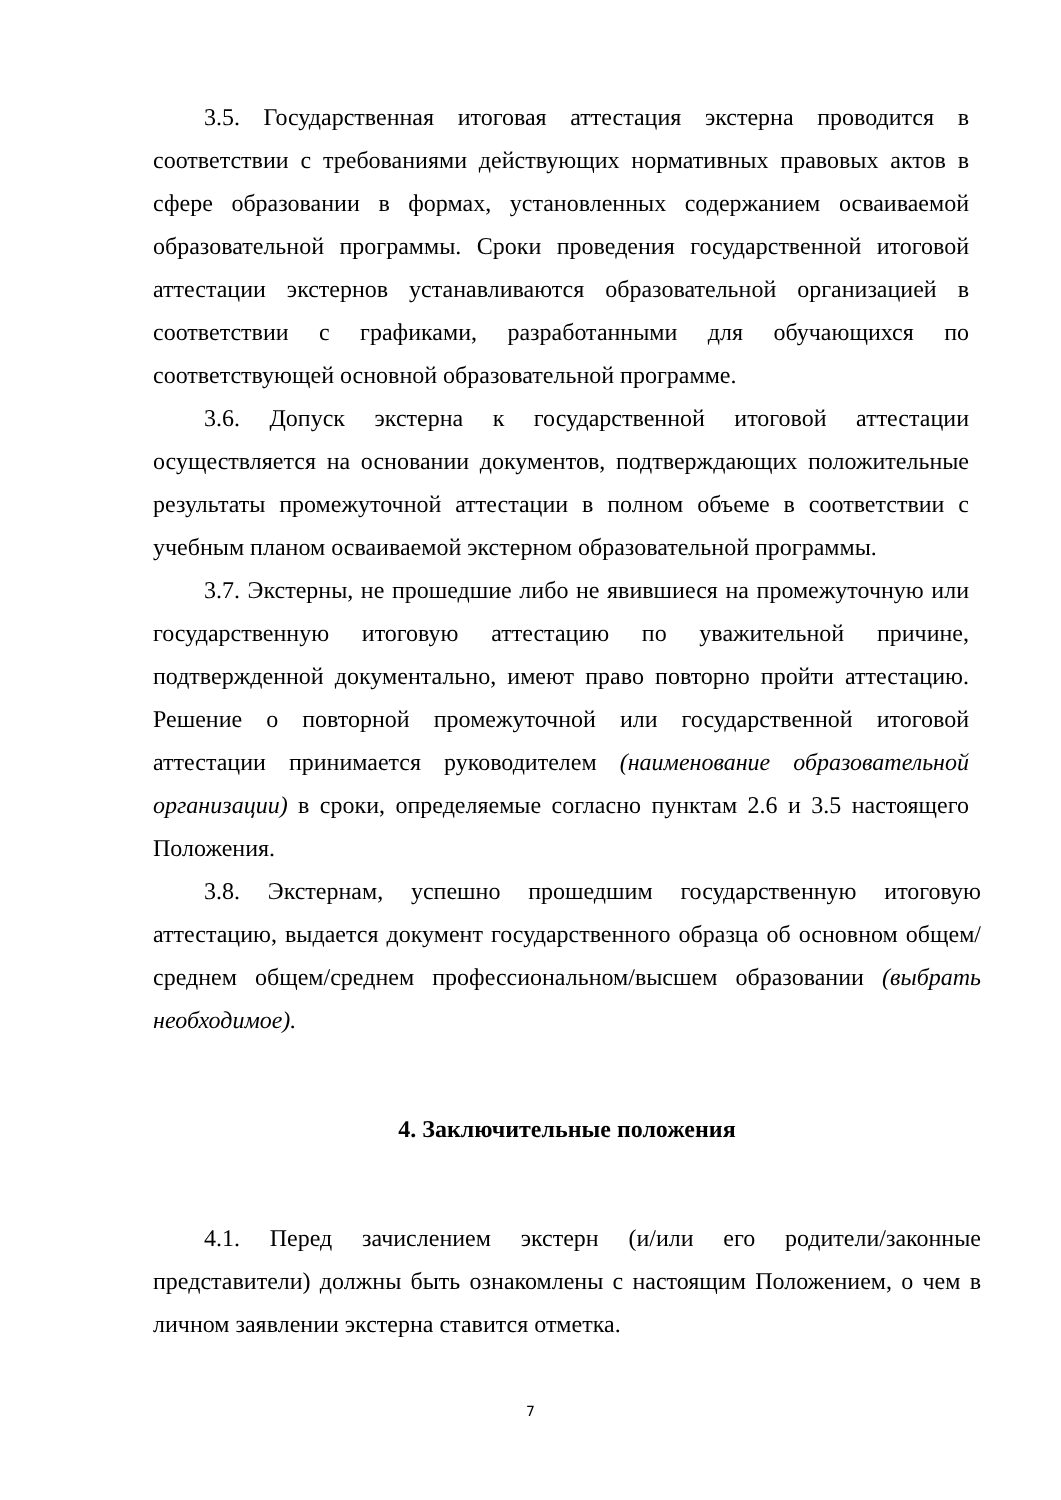3.5. Государственная итоговая аттестация экстерна проводится в соответствии с требованиями действующих нормативных правовых актов в сфере образовании в формах, установленных содержанием осваиваемой образовательной программы. Сроки проведения государственной итоговой аттестации экстернов устанавливаются образовательной организацией в соответствии с графиками, разработанными для обучающихся по соответствующей основной образовательной программе.
3.6. Допуск экстерна к государственной итоговой аттестации осуществляется на основании документов, подтверждающих положительные результаты промежуточной аттестации в полном объеме в соответствии с учебным планом осваиваемой экстерном образовательной программы.
3.7. Экстерны, не прошедшие либо не явившиеся на промежуточную или государственную итоговую аттестацию по уважительной причине, подтвержденной документально, имеют право повторно пройти аттестацию. Решение о повторной промежуточной или государственной итоговой аттестации принимается руководителем (наименование образовательной организации) в сроки, определяемые согласно пунктам 2.6 и 3.5 настоящего Положения.
3.8. Экстернам, успешно прошедшим государственную итоговую аттестацию, выдается документ государственного образца об основном общем/ среднем общем/среднем профессиональном/высшем образовании (выбрать необходимое).
4. Заключительные положения
4.1. Перед зачислением экстерн (и/или его родители/законные представители) должны быть ознакомлены с настоящим Положением, о чем в личном заявлении экстерна ставится отметка.
7